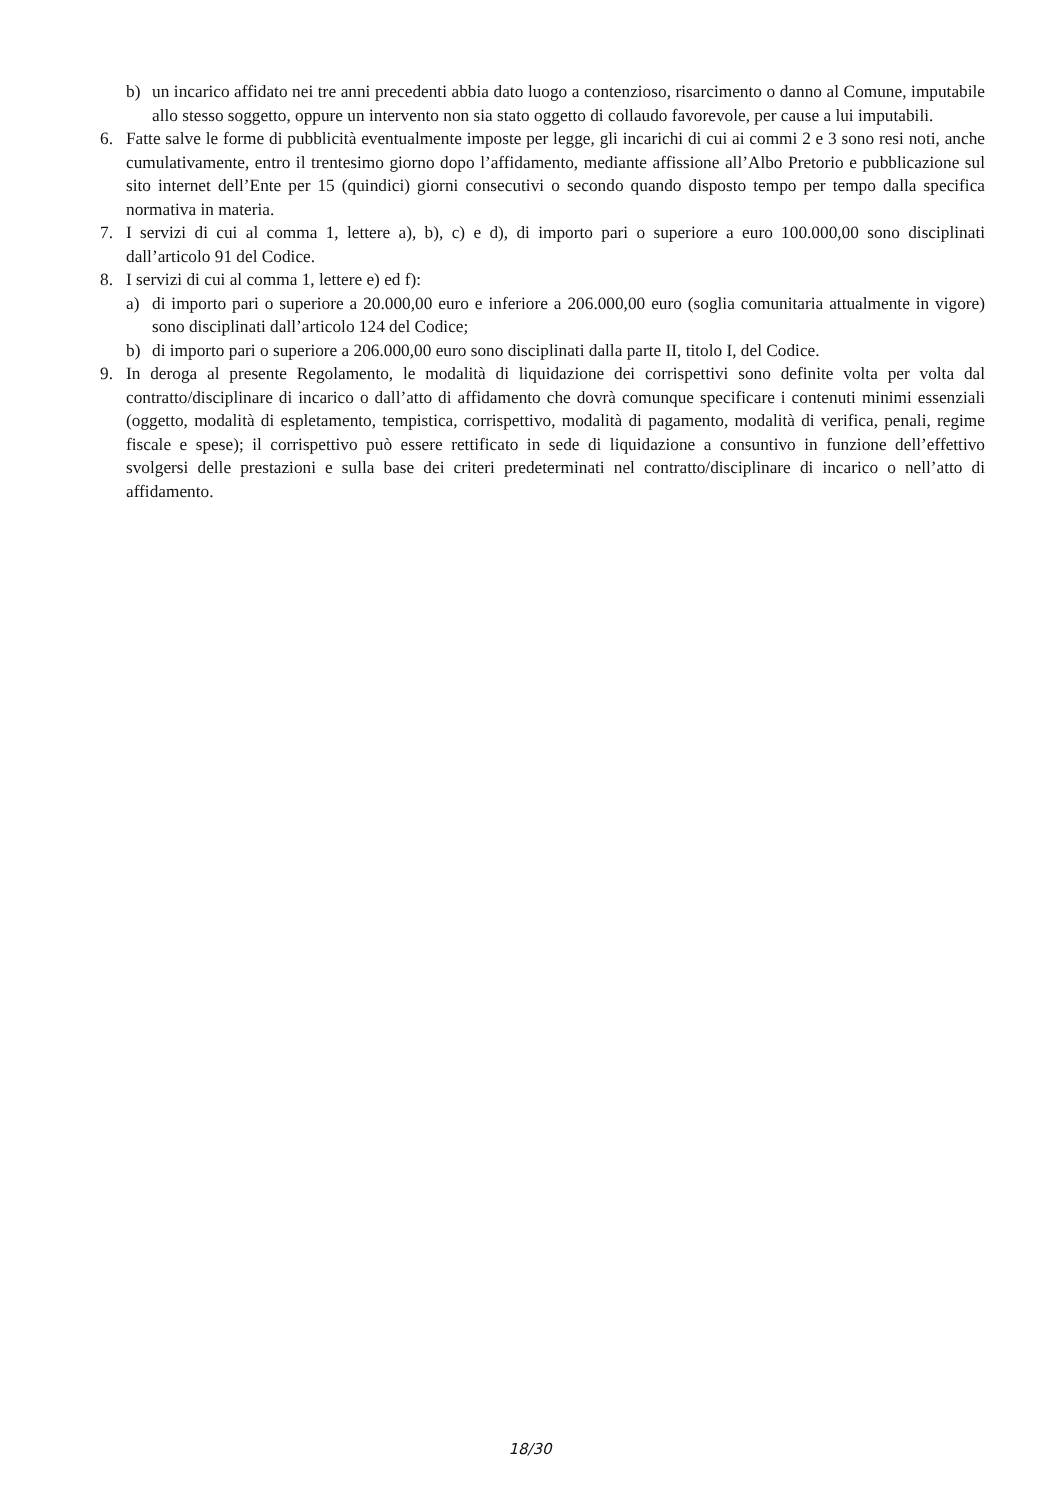b) un incarico affidato nei tre anni precedenti abbia dato luogo a contenzioso, risarcimento o danno al Comune, imputabile allo stesso soggetto, oppure un intervento non sia stato oggetto di collaudo favorevole, per cause a lui imputabili.
6. Fatte salve le forme di pubblicità eventualmente imposte per legge, gli incarichi di cui ai commi 2 e 3 sono resi noti, anche cumulativamente, entro il trentesimo giorno dopo l’affidamento, mediante affissione all’Albo Pretorio e pubblicazione sul sito internet dell’Ente per 15 (quindici) giorni consecutivi o secondo quando disposto tempo per tempo dalla specifica normativa in materia.
7. I servizi di cui al comma 1, lettere a), b), c) e d), di importo pari o superiore a euro 100.000,00 sono disciplinati dall’articolo 91 del Codice.
8. I servizi di cui al comma 1, lettere e) ed f):
a) di importo pari o superiore a 20.000,00 euro e inferiore a 206.000,00 euro (soglia comunitaria attualmente in vigore) sono disciplinati dall’articolo 124 del Codice;
b) di importo pari o superiore a 206.000,00 euro sono disciplinati dalla parte II, titolo I, del Codice.
9. In deroga al presente Regolamento, le modalità di liquidazione dei corrispettivi sono definite volta per volta dal contratto/disciplinare di incarico o dall’atto di affidamento che dovrà comunque specificare i contenuti minimi essenziali (oggetto, modalità di espletamento, tempistica, corrispettivo, modalità di pagamento, modalità di verifica, penali, regime fiscale e spese); il corrispettivo può essere rettificato in sede di liquidazione a consuntivo in funzione dell’effettivo svolgersi delle prestazioni e sulla base dei criteri predeterminati nel contratto/disciplinare di incarico o nell’atto di affidamento.
18/30